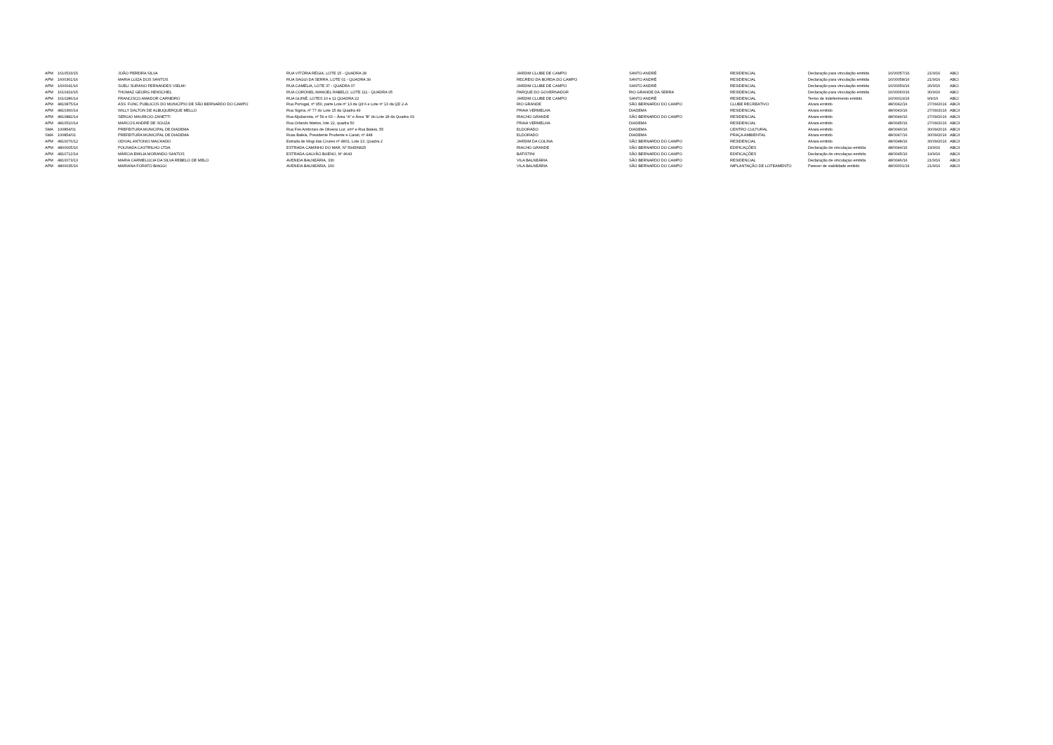| APM | 1610533/15 | JOÃO PEREIRA SILVA | RUA VITÓRIA RÉGIA, LOTE 15 - QUADRA 28 | JARDIM CLUBE DE CAMPO | SANTO ANDRÉ | RESIDENCIAL | Declaração para vinculação emitida | 16/00057/16 | 21/9/16 | ABCI |
| APM | 1600361/16 | MARIA LUIZA DOS SANTOS | RUA SAGUI DA SERRA, LOTE 01 - QUADRA 39 | RECREIO DA BORDA DO CAMPO | SANTO ANDRÉ | RESIDENCIAL | Declaração para vinculação emitida | 16/00058/16 | 21/9/16 | ABCI |
| APM | 1600041/16 | SUELI SURANO FERNANDES VIELMI | RUA CAMÉLIA, LOTE 37 - QUADRA 07 | JARDIM CLUBE DE CAMPO | SANTO ANDRÉ | RESIDENCIAL | Declaração para vinculação emitida | 16/00059/16 | 26/9/16 | ABCI |
| APM | 1610419/15 | THOMAZ GEORG HENSCHEL | RUA CORONEL MANOEL RABELO, LOTE 111 - QUADRA 05 | PARQUE DO GOVERNADOR | RIO GRANDE DA SERRA | RESIDENCIAL | Declaração para vinculação emitida | 16/00060/16 | 30/9/16 | ABCI |
| APM | 1610286/14 | FRANCISCO AMADOR CARNEIRO | RUA GUINÉ, LOTES 10 e 11 QUADRA 22 | JARDIM CLUBE DE CAMPO | SANTO ANDRÉ | RESIDENCIAL | Termo de Indeferimento emitido | 16/00019/16 | 9/9/16 | ABCI |
| APM | 4810875/14 | ASS. FUNC PUBLICOS DO MUNICÍPIO DE SÃO BERNARDO DO CAMPO | Rua Portugal, nº 950, parte Lote nº 13 da Qd 6 e Lote nº 13 da QD 2-A | RIO GRANDE | SÃO BERNARDO DO CAMPO | CLUBE RECREATIVO | Alvara emitido | 48/0042/16 | 27/09/2016 | ABCII |
| APM | 4810360/14 | WILLY DALTON DE ALBUQUERQUE MELLO | Rua Sigma, nº 77 do Lote 15 da Quadra 49 | PRAIA VERMELHA | DIADEMA | RESIDENCIAL | Alvara emitido | 48/0043/16 | 27/09/2016 | ABCII |
| APM | 4810882/14 | SERGIO MAURICIO ZANETTI | Rua Aljubarrota, nº 59 e 63 – Área “A” e Área “B” do Lote 18 da Quadra 03. | RIACHO GRANDE | SÃO BERNARDO DO CAMPO | RESIDENCIAL | Alvara emitido | 48/0044/16 | 27/09/2016 | ABCII |
| APM | 4810510/14 | MARCOS ANDRÉ DE SOUZA | Rua Orlando Mattos, lote 22, quadra 50 | PRAIA VERMELHA | DIADEMA | RESIDENCIAL | Alvara emitido | 48/0045/16 | 27/09/2016 | ABCII |
| SMA | 100854/01 | PREFEITURA MUNICIPAL DE DIADEMA | Rua Frei Ambrósio de Oliveira Luz, s/nº e Rua Baleia, 55 | ELDORADO | DIADEMA | CENTRO CULTURAL | Alvara emitido | 48/0046/16 | 30/09/2016 | ABCII |
| SMA | 100854/01 | PREFEITURA MUNICIPAL DE DIADEMA | Ruas Baleia, Presidente Prudente e Carati, nº 448 | ELDORADO | DIADEMA | PRAÇA AMBIENTAL | Alvara emitido | 48/0047/16 | 30/09/2016 | ABCII |
| APM | 4810076/12 | ODIVAL ANTONIO MACHADO | Estrada de Mogi das Cruzes nº 4801, Lote 13, Quadra 2 | JARDIM DA COLINA | SÃO BERNARDO DO CAMPO | RESIDENCIAL | Alvara emitido | 48/0048/16 | 30/09/2016 | ABCII |
| APM | 4800005/16 | POUSADA CASTRILHO LTDA | ESTRADA CAMINHO DO MAR, Nº 5945/6825 | RIACHO GRANDE | SÃO BERNARDO DO CAMPO | EDIFICAÇÕES | Declaração de vinculaçao emitida | 48/0044/16 | 19/9/16 | ABCII |
| APM | 4810712/14 | MÁRCIA EMILIA MORANDO SANTOS | ESTRADA GALVÃO BUENO, Nº 4643 | BATISTINI | SÃO BERNARDO DO CAMPO | EDIFICAÇÕES | Declaração de vinculaçao emitida | 48/0045/16 | 19/9/16 | ABCII |
| APM | 4810073/13 | MARIA CARMELUCIA DA SILVA REBELO DE MELO | AVENIDA BALNEÁRIA, 330 | VILA BALNEÁRIA | SÃO BERNARDO DO CAMPO | RESIDENCIAL | Declaração de vinculaçao emitida | 48/0046/16 | 21/9/16 | ABCII |
| APM | 4800035/16 | MARIANA FORATO BIAGGI | AVENIDA BALNEÁRIA, 160 | VILA BALNEÁRIA | SÃO BERNARDO DO CAMPO | IMPLANTAÇÃO DE LOTEAMENTO | Parecer de viabilidade emitido | 48/00001/16 | 21/9/16 | ABCII |